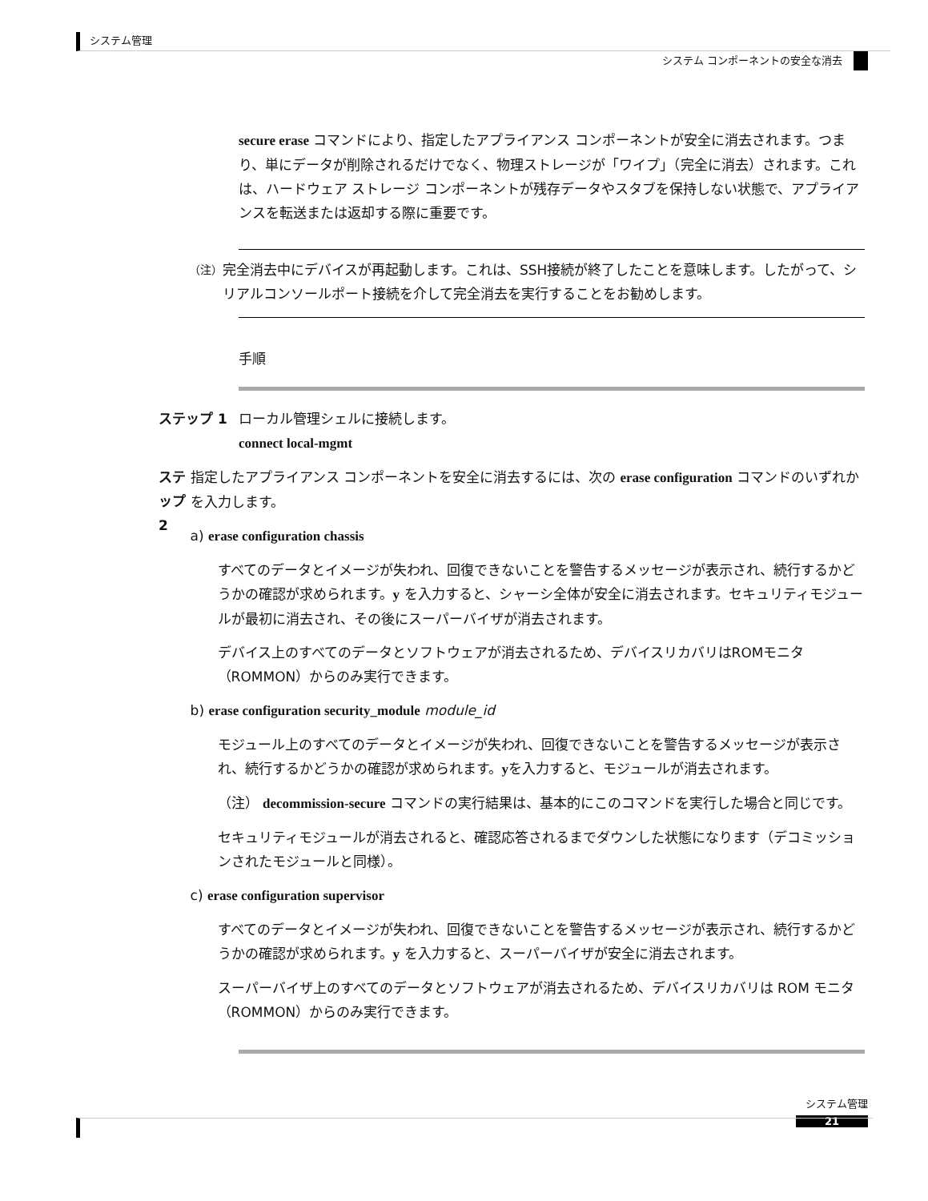システム管理
システム コンポーネントの安全な消去
secure erase コマンドにより、指定したアプライアンス コンポーネントが安全に消去されます。つまり、単にデータが削除されるだけでなく、物理ストレージが「ワイプ」（完全に消去）されます。これは、ハードウェア ストレージ コンポーネントが残存データやスタブを保持しない状態で、アプライアンスを転送または返却する際に重要です。
（注）
完全消去中にデバイスが再起動します。これは、SSH接続が終了したことを意味します。したがって、シリアルコンソールポート接続を介して完全消去を実行することをお勧めします。
手順
ステップ 1 ローカル管理シェルに接続します。
connect local-mgmt
ステップ 2 指定したアプライアンス コンポーネントを安全に消去するには、次の erase configuration コマンドのいずれかを入力します。
a) erase configuration chassis
すべてのデータとイメージが失われ、回復できないことを警告するメッセージが表示され、続行するかどうかの確認が求められます。y を入力すると、シャーシ全体が安全に消去されます。セキュリティモジュールが最初に消去され、その後にスーパーバイザが消去されます。
デバイス上のすべてのデータとソフトウェアが消去されるため、デバイスリカバリはROMモニタ（ROMMON）からのみ実行できます。
b) erase configuration security_module module_id
モジュール上のすべてのデータとイメージが失われ、回復できないことを警告するメッセージが表示され、続行するかどうかの確認が求められます。yを入力すると、モジュールが消去されます。
（注） decommission-secure コマンドの実行結果は、基本的にこのコマンドを実行した場合と同じです。
セキュリティモジュールが消去されると、確認応答されるまでダウンした状態になります（デコミッションされたモジュールと同様）。
c) erase configuration supervisor
すべてのデータとイメージが失われ、回復できないことを警告するメッセージが表示され、続行するかどうかの確認が求められます。y を入力すると、スーパーバイザが安全に消去されます。
スーパーバイザ上のすべてのデータとソフトウェアが消去されるため、デバイスリカバリは ROM モニタ（ROMMON）からのみ実行できます。
システム管理
21